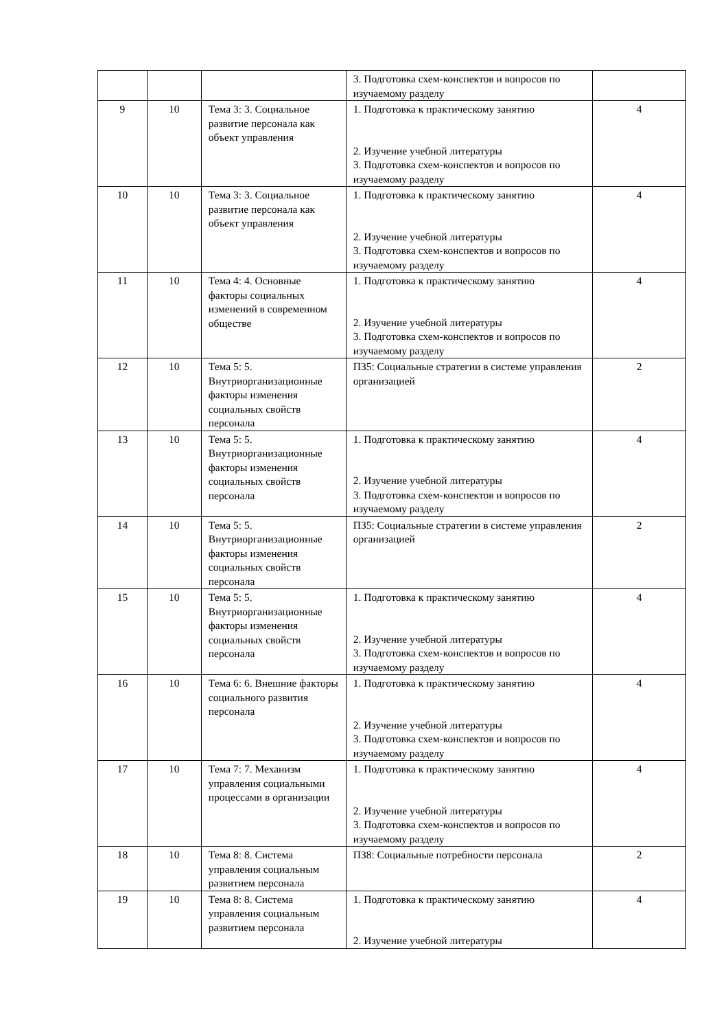| | | | 3. Подготовка схем-конспектов и вопросов по изучаемому разделу | |
| 9 | 10 | Тема 3: 3. Социальное развитие персонала как объект управления | 1. Подготовка к практическому занятию 2. Изучение учебной литературы 3. Подготовка схем-конспектов и вопросов по изучаемому разделу | 4 |
| 10 | 10 | Тема 3: 3. Социальное развитие персонала как объект управления | 1. Подготовка к практическому занятию 2. Изучение учебной литературы 3. Подготовка схем-конспектов и вопросов по изучаемому разделу | 4 |
| 11 | 10 | Тема 4: 4. Основные факторы социальных изменений в современном обществе | 1. Подготовка к практическому занятию 2. Изучение учебной литературы 3. Подготовка схем-конспектов и вопросов по изучаемому разделу | 4 |
| 12 | 10 | Тема 5: 5. Внутриорганизационные факторы изменения социальных свойств персонала | ПЗ5: Социальные стратегии в системе управления организацией | 2 |
| 13 | 10 | Тема 5: 5. Внутриорганизационные факторы изменения социальных свойств персонала | 1. Подготовка к практическому занятию 2. Изучение учебной литературы 3. Подготовка схем-конспектов и вопросов по изучаемому разделу | 4 |
| 14 | 10 | Тема 5: 5. Внутриорганизационные факторы изменения социальных свойств персонала | ПЗ5: Социальные стратегии в системе управления организацией | 2 |
| 15 | 10 | Тема 5: 5. Внутриорганизационные факторы изменения социальных свойств персонала | 1. Подготовка к практическому занятию 2. Изучение учебной литературы 3. Подготовка схем-конспектов и вопросов по изучаемому разделу | 4 |
| 16 | 10 | Тема 6: 6. Внешние факторы социального развития персонала | 1. Подготовка к практическому занятию 2. Изучение учебной литературы 3. Подготовка схем-конспектов и вопросов по изучаемому разделу | 4 |
| 17 | 10 | Тема 7: 7. Механизм управления социальными процессами в организации | 1. Подготовка к практическому занятию 2. Изучение учебной литературы 3. Подготовка схем-конспектов и вопросов по изучаемому разделу | 4 |
| 18 | 10 | Тема 8: 8. Система управления социальным развитием персонала | ПЗ8: Социальные потребности персонала | 2 |
| 19 | 10 | Тема 8: 8. Система управления социальным развитием персонала | 1. Подготовка к практическому занятию 2. Изучение учебной литературы | 4 |